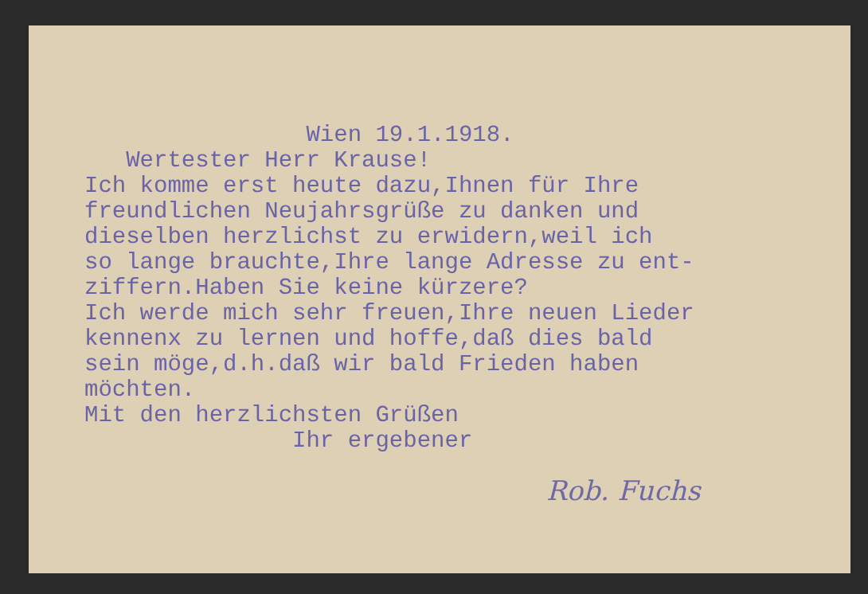Wien 19.1.1918.
Wertester Herr Krause!
Ich komme erst heute dazu,Ihnen für Ihre freundlichen Neujahrsgrüße zu danken und dieselben herzlichst zu erwidern,weil ich so lange brauchte,Ihre lange Adresse zu ent- ziffern.Haben Sie keine kürzere? Ich werde mich sehr freuen,Ihre neuen Lieder kennenx zu lernen und hoffe,daß dies bald sein möge,d.h.daß wir bald Frieden haben möchten. Mit den herzlichsten Grüßen Ihr ergebener
Rob. Fuchs